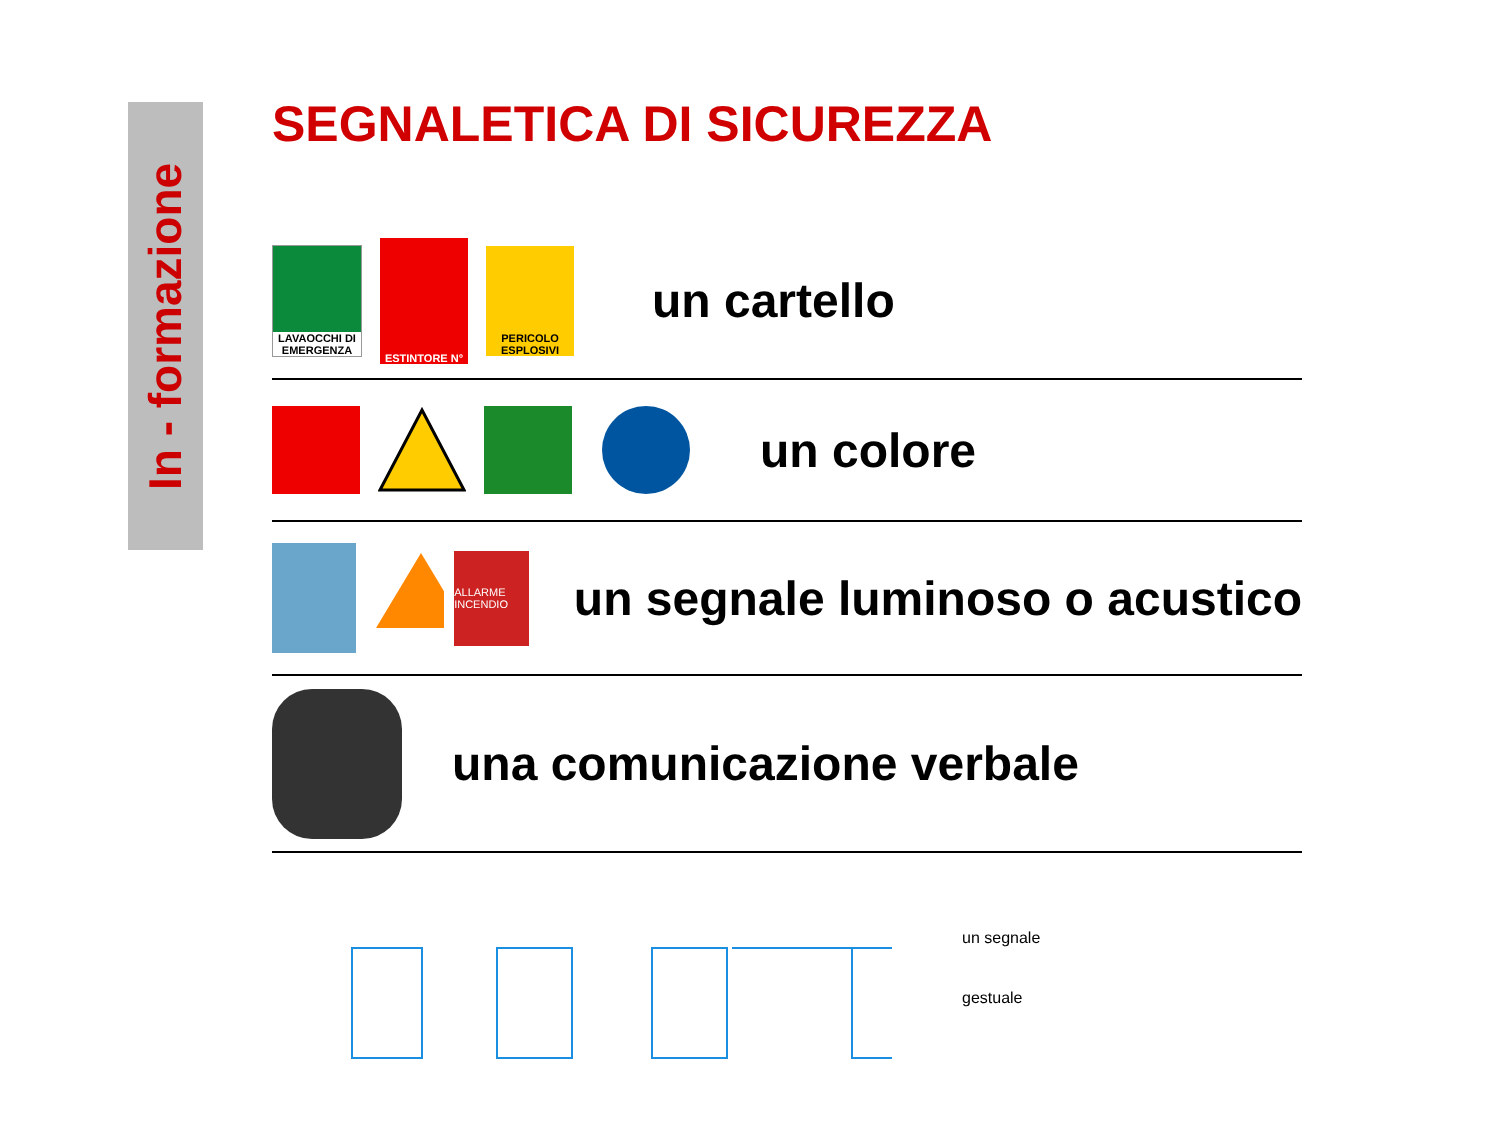In - formazione
SEGNALETICA DI SICUREZZA
LAVAOCCHI DI EMERGENZA
ESTINTORE N°
PERICOLO ESPLOSIVI
un cartello
un colore
ALLARME INCENDIO
un segnale luminoso o acustico
una comunicazione verbale
un segnale
gestuale